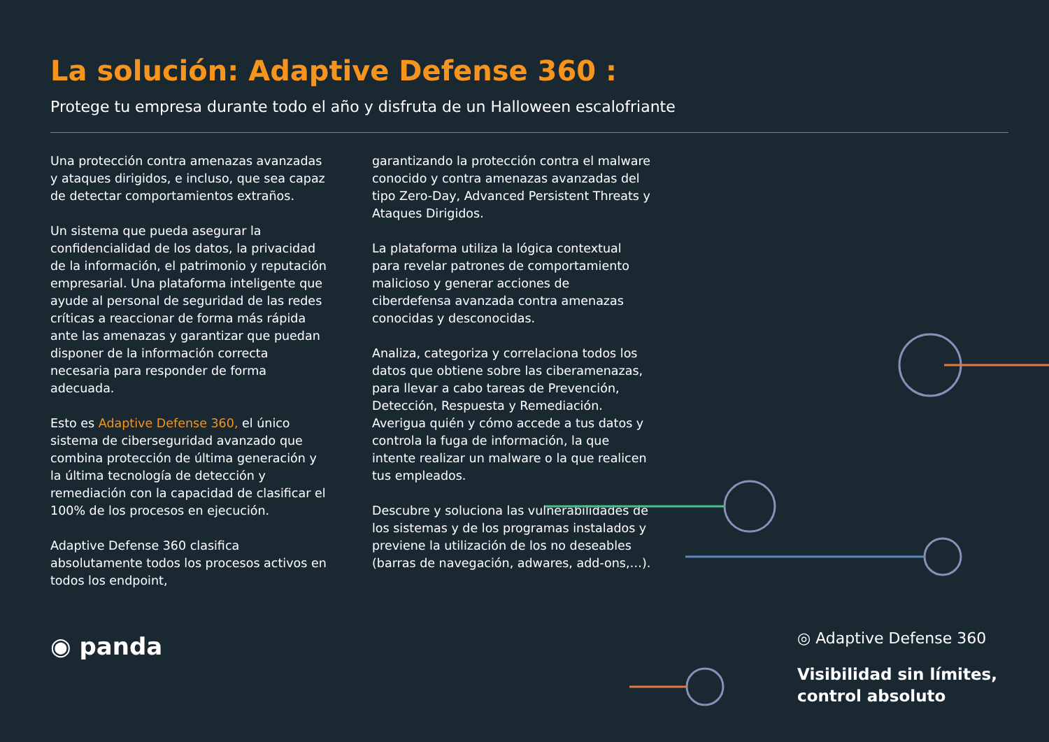La solución: Adaptive Defense 360 :
Protege tu empresa durante todo el año y disfruta de un Halloween escalofriante
Una protección contra amenazas avanzadas y ataques dirigidos, e incluso, que sea capaz de detectar comportamientos extraños.
Un sistema que pueda asegurar la confidencialidad de los datos, la privacidad de la información, el patrimonio y reputación empresarial. Una plataforma inteligente que ayude al personal de seguridad de las redes críticas a reaccionar de forma más rápida ante las amenazas y garantizar que puedan disponer de la información correcta necesaria para responder de forma adecuada.
Esto es Adaptive Defense 360, el único sistema de ciberseguridad avanzado que combina protección de última generación y la última tecnología de detección y remediación con la capacidad de clasificar el 100% de los procesos en ejecución.
Adaptive Defense 360 clasifica absolutamente todos los procesos activos en todos los endpoint,
garantizando la protección contra el malware conocido y contra amenazas avanzadas del tipo Zero-Day, Advanced Persistent Threats y Ataques Dirigidos.
La plataforma utiliza la lógica contextual para revelar patrones de comportamiento malicioso y generar acciones de ciberdefensa avanzada contra amenazas conocidas y desconocidas.
Analiza, categoriza y correlaciona todos los datos que obtiene sobre las ciberamenazas, para llevar a cabo tareas de Prevención, Detección, Respuesta y Remediación. Averigua quién y cómo accede a tus datos y controla la fuga de información, la que intente realizar un malware o la que realicen tus empleados.
Descubre y soluciona las vulnerabilidades de los sistemas y de los programas instalados y previene la utilización de los no deseables (barras de navegación, adwares, add-ons,…).
◉ panda
◎ Adaptive Defense 360
Visibilidad sin límites,
control absoluto